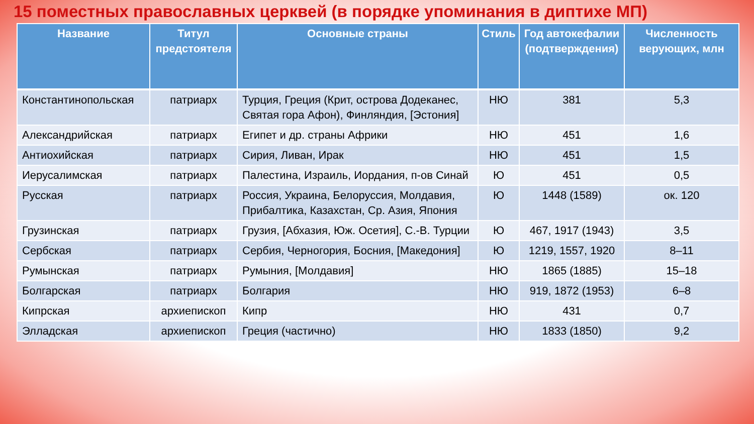15 поместных православных церквей (в порядке упоминания в диптихе МП)
| Название | Титул предстоятеля | Основные страны | Стиль | Год автокефалии (подтверждения) | Численность верующих, млн |
| --- | --- | --- | --- | --- | --- |
| Константинопольская | патриарх | Турция, Греция (Крит, острова Додеканес, Святая гора Афон), Финляндия, [Эстония] | НЮ | 381 | 5,3 |
| Александрийская | патриарх | Египет и др. страны Африки | НЮ | 451 | 1,6 |
| Антиохийская | патриарх | Сирия, Ливан, Ирак | НЮ | 451 | 1,5 |
| Иерусалимская | патриарх | Палестина, Израиль, Иордания, п-ов Синай | Ю | 451 | 0,5 |
| Русская | патриарх | Россия, Украина, Белоруссия, Молдавия, Прибалтика, Казахстан, Ср. Азия, Япония | Ю | 1448 (1589) | ок. 120 |
| Грузинская | патриарх | Грузия, [Абхазия, Юж. Осетия], С.-В. Турции | Ю | 467, 1917 (1943) | 3,5 |
| Сербская | патриарх | Сербия, Черногория, Босния, [Македония] | Ю | 1219, 1557, 1920 | 8–11 |
| Румынская | патриарх | Румыния, [Молдавия] | НЮ | 1865 (1885) | 15–18 |
| Болгарская | патриарх | Болгария | НЮ | 919, 1872 (1953) | 6–8 |
| Кипрская | архиепископ | Кипр | НЮ | 431 | 0,7 |
| Элладская | архиепископ | Греция (частично) | НЮ | 1833 (1850) | 9,2 |